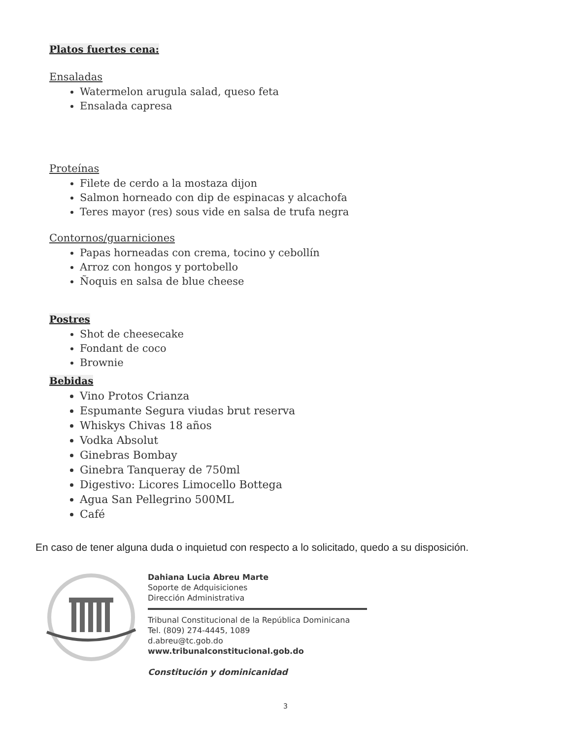Platos fuertes cena:
Ensaladas
Watermelon arugula salad, queso feta
Ensalada capresa
Proteínas
Filete de cerdo a la mostaza dijon
Salmon horneado con dip de espinacas y alcachofa
Teres mayor (res) sous vide en salsa de trufa negra
Contornos/guarniciones
Papas horneadas con crema, tocino y cebollín
Arroz con hongos y portobello
Ñoquis en salsa de blue cheese
Postres
Shot de cheesecake
Fondant de coco
Brownie
Bebidas
Vino Protos Crianza
Espumante Segura viudas brut reserva
Whiskys Chivas 18 años
Vodka Absolut
Ginebras Bombay
Ginebra Tanqueray de 750ml
Digestivo: Licores Limocello Bottega
Agua San Pellegrino 500ML
Café
En caso de tener alguna duda o inquietud con respecto a lo solicitado, quedo a su disposición.
Dahiana Lucia Abreu Marte
Soporte de Adquisiciones
Dirección Administrativa
Tribunal Constitucional de la República Dominicana
Tel. (809) 274-4445, 1089
d.abreu@tc.gob.do
www.tribunalconstitucional.gob.do
Constitución y dominicanidad
3